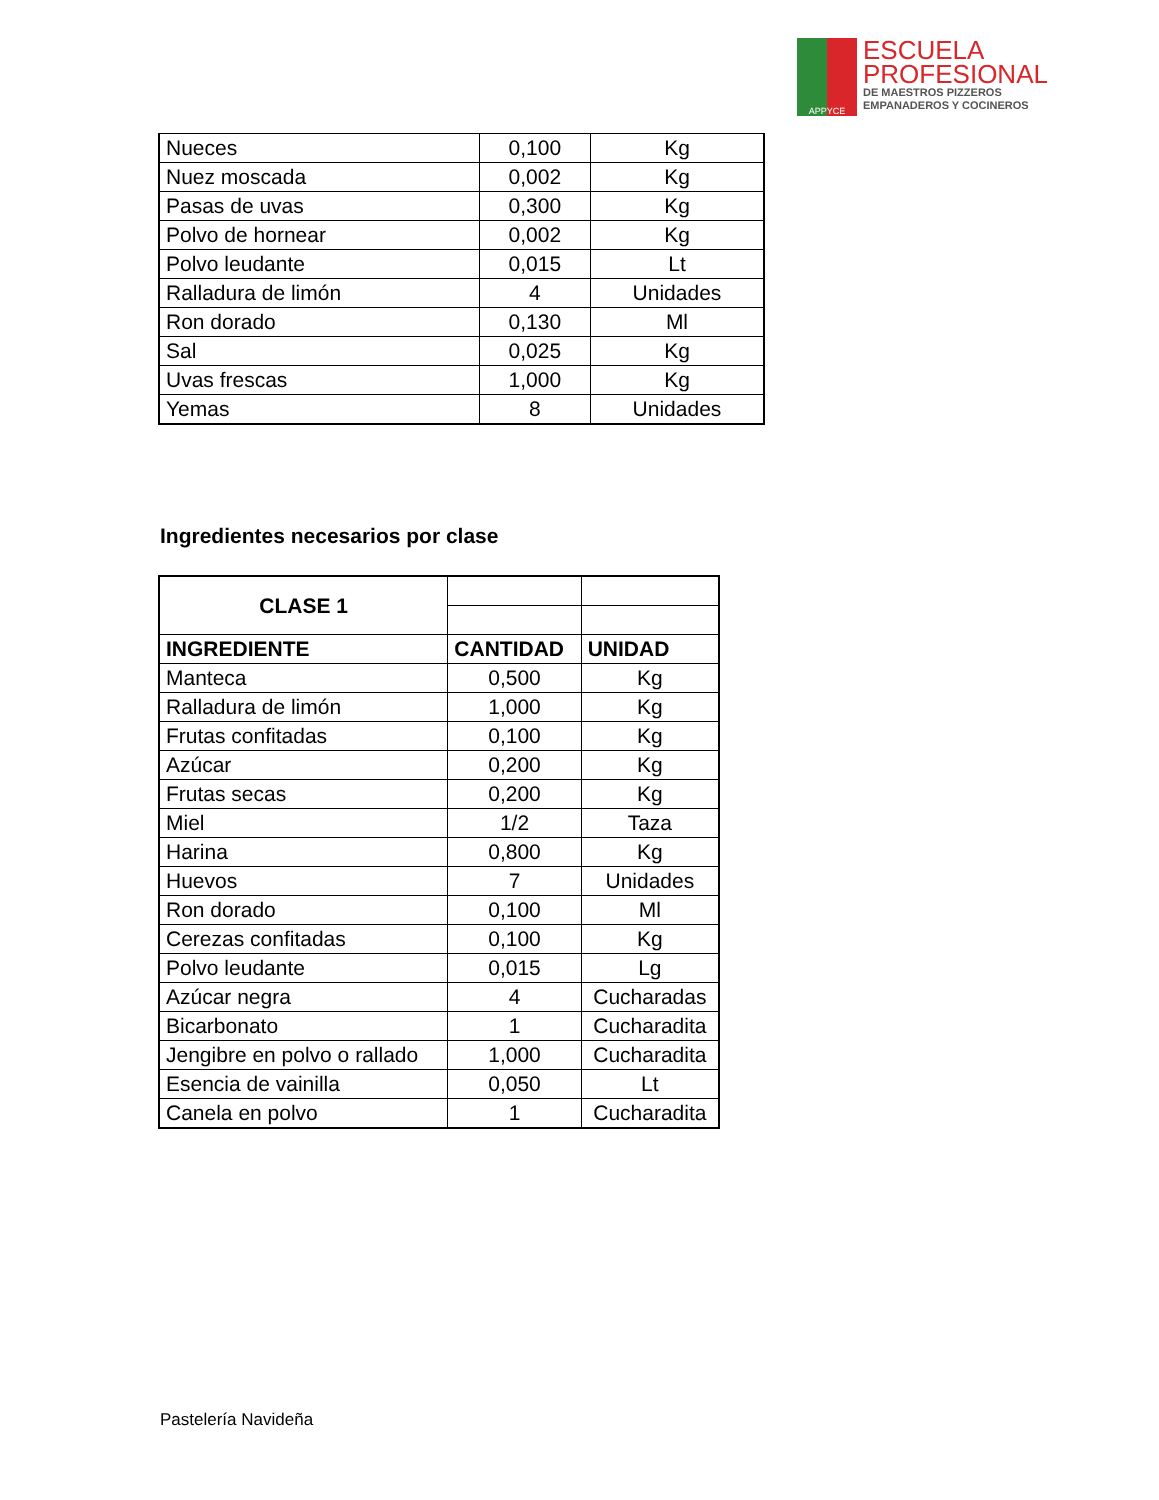APPYCE
ESCUELA
PROFESIONAL
DE MAESTROS PIZZEROS
EMPANADEROS Y COCINEROS
| Nueces | 0,100 | Kg |
| Nuez moscada | 0,002 | Kg |
| Pasas de uvas | 0,300 | Kg |
| Polvo de hornear | 0,002 | Kg |
| Polvo leudante | 0,015 | Lt |
| Ralladura de limón | 4 | Unidades |
| Ron dorado | 0,130 | Ml |
| Sal | 0,025 | Kg |
| Uvas frescas | 1,000 | Kg |
| Yemas | 8 | Unidades |
Ingredientes necesarios por clase
| CLASE 1 | | |
| INGREDIENTE | CANTIDAD | UNIDAD |
| Manteca | 0,500 | Kg |
| Ralladura de limón | 1,000 | Kg |
| Frutas confitadas | 0,100 | Kg |
| Azúcar | 0,200 | Kg |
| Frutas secas | 0,200 | Kg |
| Miel | 1/2 | Taza |
| Harina | 0,800 | Kg |
| Huevos | 7 | Unidades |
| Ron dorado | 0,100 | Ml |
| Cerezas confitadas | 0,100 | Kg |
| Polvo leudante | 0,015 | Lg |
| Azúcar negra | 4 | Cucharadas |
| Bicarbonato | 1 | Cucharadita |
| Jengibre en polvo o rallado | 1,000 | Cucharadita |
| Esencia de vainilla | 0,050 | Lt |
| Canela en polvo | 1 | Cucharadita |
Pastelería Navideña